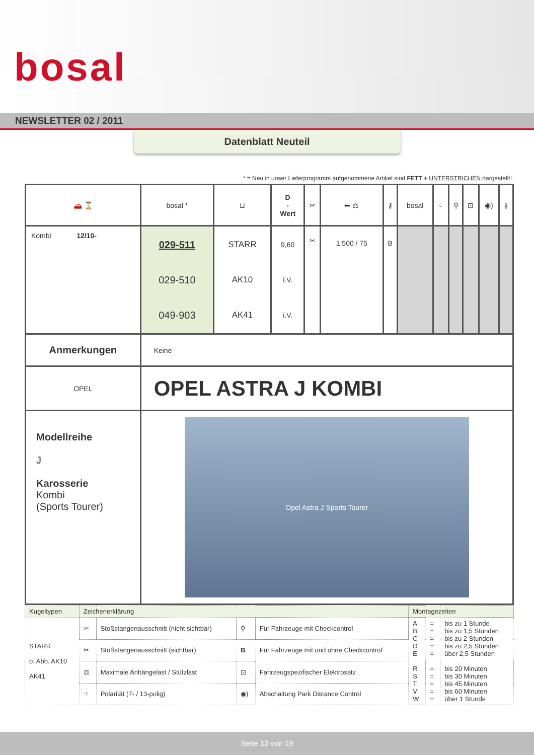bosal
NEWSLETTER 02 / 2011
Datenblatt Neuteil
* = Neu in unser Lieferprogramm aufgenommene Artikel sind FETT + UNTERSTRICHEN dargestellt!
| 🚗 ⌛ | bosal * | ⊔ | D - Wert | ✂ | ⬅ ⚖ | ⚷ | bosal | ⁘ | ⚲ | ⊡ | ◉) | ⚷ |
| Kombi 12/10- | 029-511 029-510 049-903 | STARR AK10 AK41 | 9,60 i.V. i.V. | ✂ | 1.500 / 75 | B | | | | | | |
| Anmerkungen | Keine | | | | | | | | | | | |
| OPEL | OPEL ASTRA J KOMBI | | | | | | | | | | | |
| Modellreihe J Karosserie Kombi (Sports Tourer) | Opel Astra J Sports Tourer | | | | | | | | | | | |
| Kugeltypen | Zeichenerklärung | | | | Montagezeiten | | |
| STARR o. Abb. AK10 AK41 | ✂ | Stoßstangenausschnitt (nicht sichtbar) | ⚲ | Für Fahrzeuge mit Checkcontrol | A B C D E R S T V W | = = = = = = = = = = | bis zu 1 Stunde bis zu 1,5 Stunden bis zu 2 Stunden bis zu 2,5 Stunden über 2,5 Stunden bis 20 Minuten bis 30 Minuten bis 45 Minuten bis 60 Minuten über 1 Stunde |
| | ✂ | Stoßstangenausschnitt (sichtbar) | B | Für Fahrzeuge mit und ohne Checkcontrol | | | |
| | ⚖ | Maximale Anhängelast / Stützlast | ⊡ | Fahrzeugspezifischer Elektrosatz | | | |
| | ⁘ | Polarität (7- / 13-polig) | ◉) | Abschaltung Park Distance Control | | | |
Seite 12 von 19